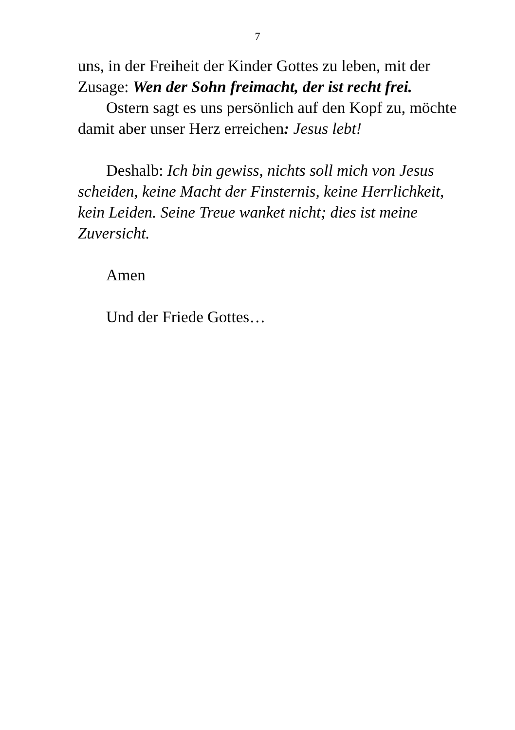7
uns, in der Freiheit der Kinder Gottes zu leben, mit der Zusage: Wen der Sohn freimacht, der ist recht frei.
Ostern sagt es uns persönlich auf den Kopf zu, möchte damit aber unser Herz erreichen: Jesus lebt!
Deshalb: Ich bin gewiss, nichts soll mich von Jesus scheiden, keine Macht der Finsternis, keine Herrlichkeit, kein Leiden. Seine Treue wanket nicht; dies ist meine Zuversicht.
Amen
Und der Friede Gottes…